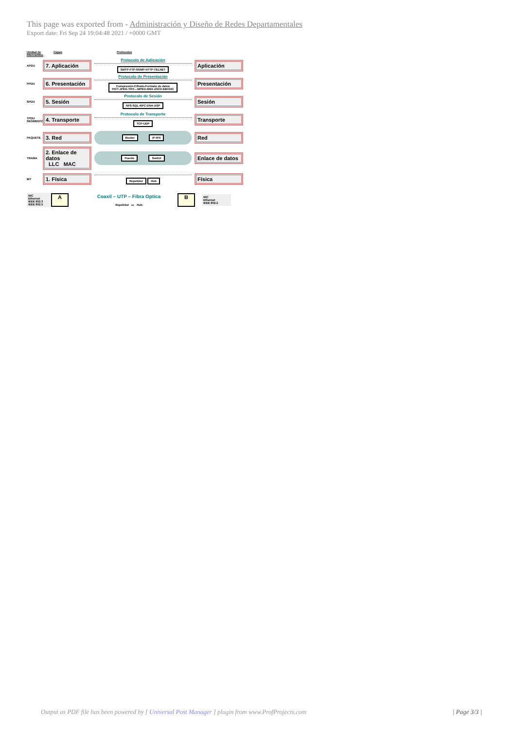This page was exported from - Administración y Diseño de Redes Departamentales
Export date: Fri Sep 24 19:04:48 2021 / +0000 GMT
Unidad de Intercambio Capas Protocolos
APDU
7. Aplicación
Protocolo de Aplicación
SMTP-FTP-SNMP-HTTP-TELNET
Aplicación
PPDU
6. Presentación
Protocolo de Presentación
Compresión-Cifrado-Formato de datos
PICT-JPEG-TIFF—MPEG-MIDI-ASCII-EBCDIC
Presentación
SPDU
5. Sesión
Protocolo de Sesión
NFS-SQL-RPC-DNA-ASP
Sesión
TPDU SEGMENTO
4. Transporte
Protocolo de Transporte
TCP-UDP
Transporte
PAQUETE
3. Red
Router IP-IPX
Red
TRAMA
2. Enlace de datos
LLC MAC
Puente Switch
Enlace de datos
BIT
1. Física
Repetidor Hub
Física
NIC
Ethernet
IEEE 802.3
IEEE 802.5
A
Coaxil – UTP – Fibra Optica
Repetidor ▭ Hub
B
NIC
Ethernet
IEEE 802.2
Output as PDF file has been powered by [ Universal Post Manager ] plugin from www.ProfProjects.com | Page 3/3 |